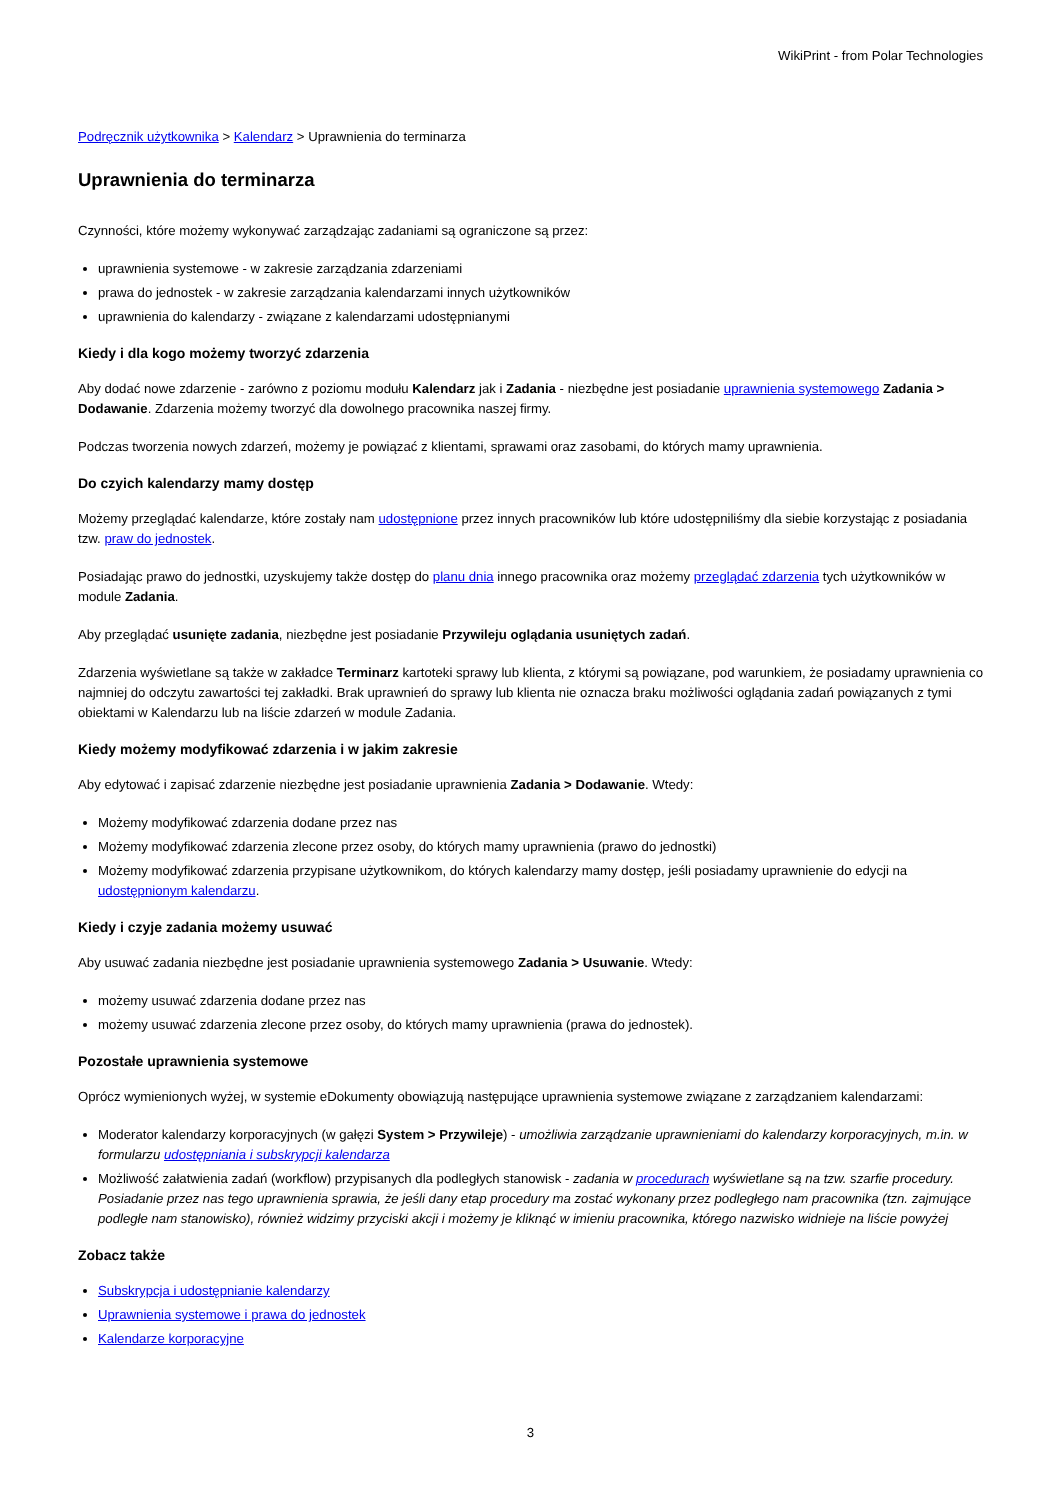WikiPrint - from Polar Technologies
Podręcznik użytkownika > Kalendarz > Uprawnienia do terminarza
Uprawnienia do terminarza
Czynności, które możemy wykonywać zarządzając zadaniami są ograniczone są przez:
uprawnienia systemowe - w zakresie zarządzania zdarzeniami
prawa do jednostek - w zakresie zarządzania kalendarzami innych użytkowników
uprawnienia do kalendarzy - związane z kalendarzami udostępnianymi
Kiedy i dla kogo możemy tworzyć zdarzenia
Aby dodać nowe zdarzenie - zarówno z poziomu modułu Kalendarz jak i Zadania - niezbędne jest posiadanie uprawnienia systemowego Zadania > Dodawanie. Zdarzenia możemy tworzyć dla dowolnego pracownika naszej firmy.
Podczas tworzenia nowych zdarzeń, możemy je powiązać z klientami, sprawami oraz zasobami, do których mamy uprawnienia.
Do czyich kalendarzy mamy dostęp
Możemy przeglądać kalendarze, które zostały nam udostępnione przez innych pracowników lub które udostępniliśmy dla siebie korzystając z posiadania tzw. praw do jednostek.
Posiadając prawo do jednostki, uzyskujemy także dostęp do planu dnia innego pracownika oraz możemy przeglądać zdarzenia tych użytkowników w module Zadania.
Aby przeglądać usunięte zadania, niezbędne jest posiadanie Przywileju oglądania usuniętych zadań.
Zdarzenia wyświetlane są także w zakładce Terminarz kartoteki sprawy lub klienta, z którymi są powiązane, pod warunkiem, że posiadamy uprawnienia co najmniej do odczytu zawartości tej zakładki. Brak uprawnień do sprawy lub klienta nie oznacza braku możliwości oglądania zadań powiązanych z tymi obiektami w Kalendarzu lub na liście zdarzeń w module Zadania.
Kiedy możemy modyfikować zdarzenia i w jakim zakresie
Aby edytować i zapisać zdarzenie niezbędne jest posiadanie uprawnienia Zadania > Dodawanie. Wtedy:
Możemy modyfikować zdarzenia dodane przez nas
Możemy modyfikować zdarzenia zlecone przez osoby, do których mamy uprawnienia (prawo do jednostki)
Możemy modyfikować zdarzenia przypisane użytkownikom, do których kalendarzy mamy dostęp, jeśli posiadamy uprawnienie do edycji na udostępnionym kalendarzu.
Kiedy i czyje zadania możemy usuwać
Aby usuwać zadania niezbędne jest posiadanie uprawnienia systemowego Zadania > Usuwanie. Wtedy:
możemy usuwać zdarzenia dodane przez nas
możemy usuwać zdarzenia zlecone przez osoby, do których mamy uprawnienia (prawa do jednostek).
Pozostałe uprawnienia systemowe
Oprócz wymienionych wyżej, w systemie eDokumenty obowiązują następujące uprawnienia systemowe związane z zarządzaniem kalendarzami:
Moderator kalendarzy korporacyjnych (w gałęzi System > Przywileje) - umożliwia zarządzanie uprawnieniami do kalendarzy korporacyjnych, m.in. w formularzu udostępniania i subskrypcji kalendarza
Możliwość załatwienia zadań (workflow) przypisanych dla podległych stanowisk - zadania w procedurach wyświetlane są na tzw. szarfie procedury. Posiadanie przez nas tego uprawnienia sprawia, że jeśli dany etap procedury ma zostać wykonany przez podległego nam pracownika (tzn. zajmujące podległe nam stanowisko), również widzimy przyciski akcji i możemy je kliknąć w imieniu pracownika, którego nazwisko widnieje na liście powyżej
Zobacz także
Subskrypcja i udostępnianie kalendarzy
Uprawnienia systemowe i prawa do jednostek
Kalendarze korporacyjne
3